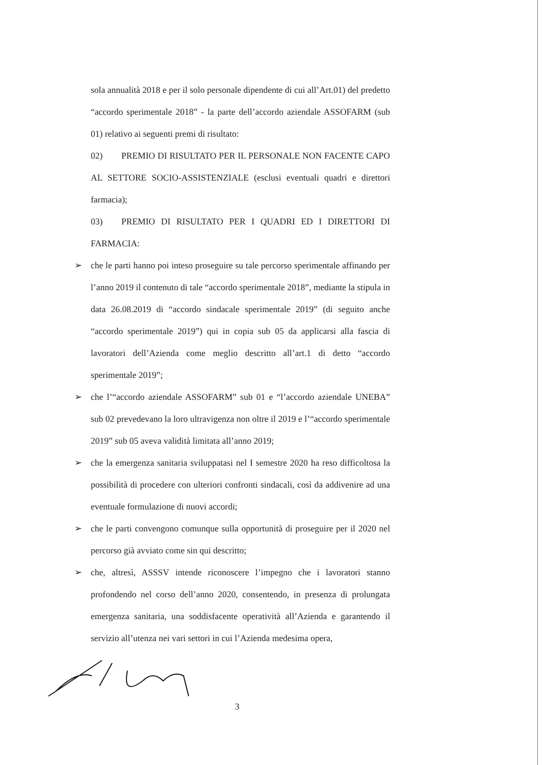sola annualità 2018 e per il solo personale dipendente di cui all’Art.01) del predetto “accordo sperimentale 2018” - la parte dell’accordo aziendale ASSOFARM (sub 01) relativo ai seguenti premi di risultato:
02) PREMIO DI RISULTATO PER IL PERSONALE NON FACENTE CAPO AL SETTORE SOCIO-ASSISTENZIALE (esclusi eventuali quadri e direttori farmacia);
03) PREMIO DI RISULTATO PER I QUADRI ED I DIRETTORI DI FARMACIA:
➢ che le parti hanno poi inteso proseguire su tale percorso sperimentale affinando per l’anno 2019 il contenuto di tale “accordo sperimentale 2018”, mediante la stipula in data 26.08.2019 di “accordo sindacale sperimentale 2019” (di seguito anche “accordo sperimentale 2019”) qui in copia sub 05 da applicarsi alla fascia di lavoratori dell’Azienda come meglio descritto all’art.1 di detto “accordo sperimentale 2019”;
➢ che l’“accordo aziendale ASSOFARM” sub 01 e “l’accordo aziendale UNEBA” sub 02 prevedevano la loro ultravigenza non oltre il 2019 e l’“accordo sperimentale 2019” sub 05 aveva validità limitata all’anno 2019;
➢ che la emergenza sanitaria sviluppatasi nel I semestre 2020 ha reso difficoltosa la possibilità di procedere con ulteriori confronti sindacali, così da addivenire ad una eventuale formulazione di nuovi accordi;
➢ che le parti convengono comunque sulla opportunità di proseguire per il 2020 nel percorso già avviato come sin qui descritto;
➢ che, altresì, ASSSV intende riconoscere l’impegno che i lavoratori stanno profondendo nel corso dell’anno 2020, consentendo, in presenza di prolungata emergenza sanitaria, una soddisfacente operatività all’Azienda e garantendo il servizio all’utenza nei vari settori in cui l’Azienda medesima opera,
3